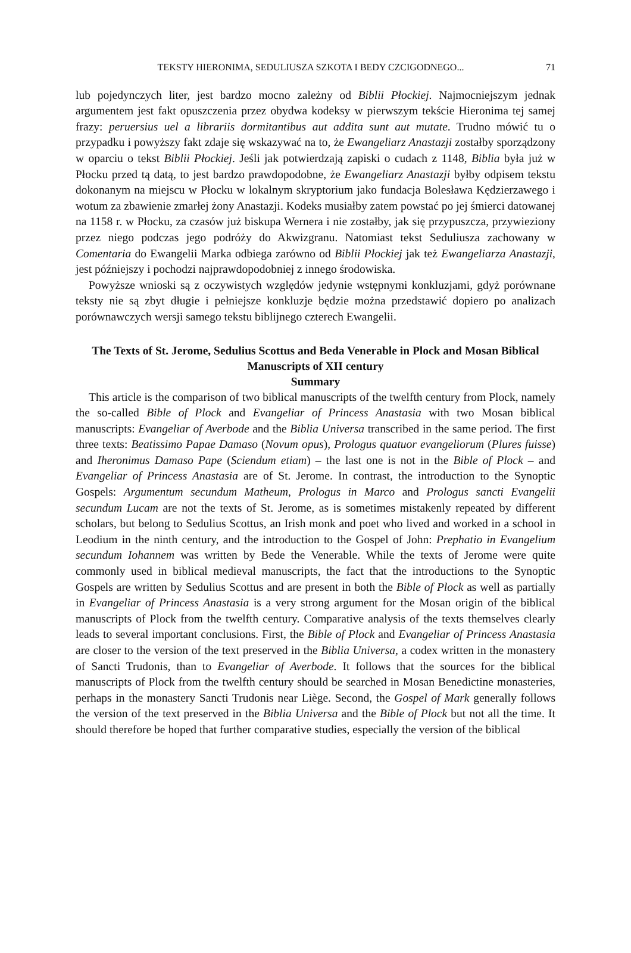TEKSTY HIERONIMA, SEDULIUSZA SZKOTA I BEDY CZCIGODNEGO... 71
lub pojedynczych liter, jest bardzo mocno zależny od Biblii Płockiej. Najmocniejszym jednak argumentem jest fakt opuszczenia przez obydwa kodeksy w pierwszym tekście Hieronima tej samej frazy: peruersius uel a librariis dormitantibus aut addita sunt aut mutate. Trudno mówić tu o przypadku i powyższy fakt zdaje się wskazywać na to, że Ewangeliarz Anastazji zostałby sporządzony w oparciu o tekst Biblii Płockiej. Jeśli jak potwierdzają zapiski o cudach z 1148, Biblia była już w Płocku przed tą datą, to jest bardzo prawdopodobne, że Ewangeliarz Anastazji byłby odpisem tekstu dokonanym na miejscu w Płocku w lokalnym skryptorium jako fundacja Bolesława Kędzierzawego i wotum za zbawienie zmarłej żony Anastazji. Kodeks musiałby zatem powstać po jej śmierci datowanej na 1158 r. w Płocku, za czasów już biskupa Wernera i nie zostałby, jak się przypuszcza, przywieziony przez niego podczas jego podróży do Akwizgranu. Natomiast tekst Seduliusza zachowany w Comentaria do Ewangelii Marka odbiega zarówno od Biblii Płockiej jak też Ewangeliarza Anastazji, jest późniejszy i pochodzi najprawdopodobniej z innego środowiska.
Powyższe wnioski są z oczywistych względów jedynie wstępnymi konkluzjami, gdyż porównane teksty nie są zbyt długie i pełniejsze konkluzje będzie można przedstawić dopiero po analizach porównawczych wersji samego tekstu biblijnego czterech Ewangelii.
The Texts of St. Jerome, Sedulius Scottus and Beda Venerable in Plock and Mosan Biblical Manuscripts of XII century
Summary
This article is the comparison of two biblical manuscripts of the twelfth century from Plock, namely the so-called Bible of Plock and Evangeliar of Princess Anastasia with two Mosan biblical manuscripts: Evangeliar of Averbode and the Biblia Universa transcribed in the same period. The first three texts: Beatissimo Papae Damaso (Novum opus), Prologus quatuor evangeliorum (Plures fuisse) and Iheronimus Damaso Pape (Sciendum etiam) – the last one is not in the Bible of Plock – and Evangeliar of Princess Anastasia are of St. Jerome. In contrast, the introduction to the Synoptic Gospels: Argumentum secundum Matheum, Prologus in Marco and Prologus sancti Evangelii secundum Lucam are not the texts of St. Jerome, as is sometimes mistakenly repeated by different scholars, but belong to Sedulius Scottus, an Irish monk and poet who lived and worked in a school in Leodium in the ninth century, and the introduction to the Gospel of John: Prephatio in Evangelium secundum Iohannem was written by Bede the Venerable. While the texts of Jerome were quite commonly used in biblical medieval manuscripts, the fact that the introductions to the Synoptic Gospels are written by Sedulius Scottus and are present in both the Bible of Plock as well as partially in Evangeliar of Princess Anastasia is a very strong argument for the Mosan origin of the biblical manuscripts of Plock from the twelfth century. Comparative analysis of the texts themselves clearly leads to several important conclusions. First, the Bible of Plock and Evangeliar of Princess Anastasia are closer to the version of the text preserved in the Biblia Universa, a codex written in the monastery of Sancti Trudonis, than to Evangeliar of Averbode. It follows that the sources for the biblical manuscripts of Plock from the twelfth century should be searched in Mosan Benedictine monasteries, perhaps in the monastery Sancti Trudonis near Liège. Second, the Gospel of Mark generally follows the version of the text preserved in the Biblia Universa and the Bible of Plock but not all the time. It should therefore be hoped that further comparative studies, especially the version of the biblical